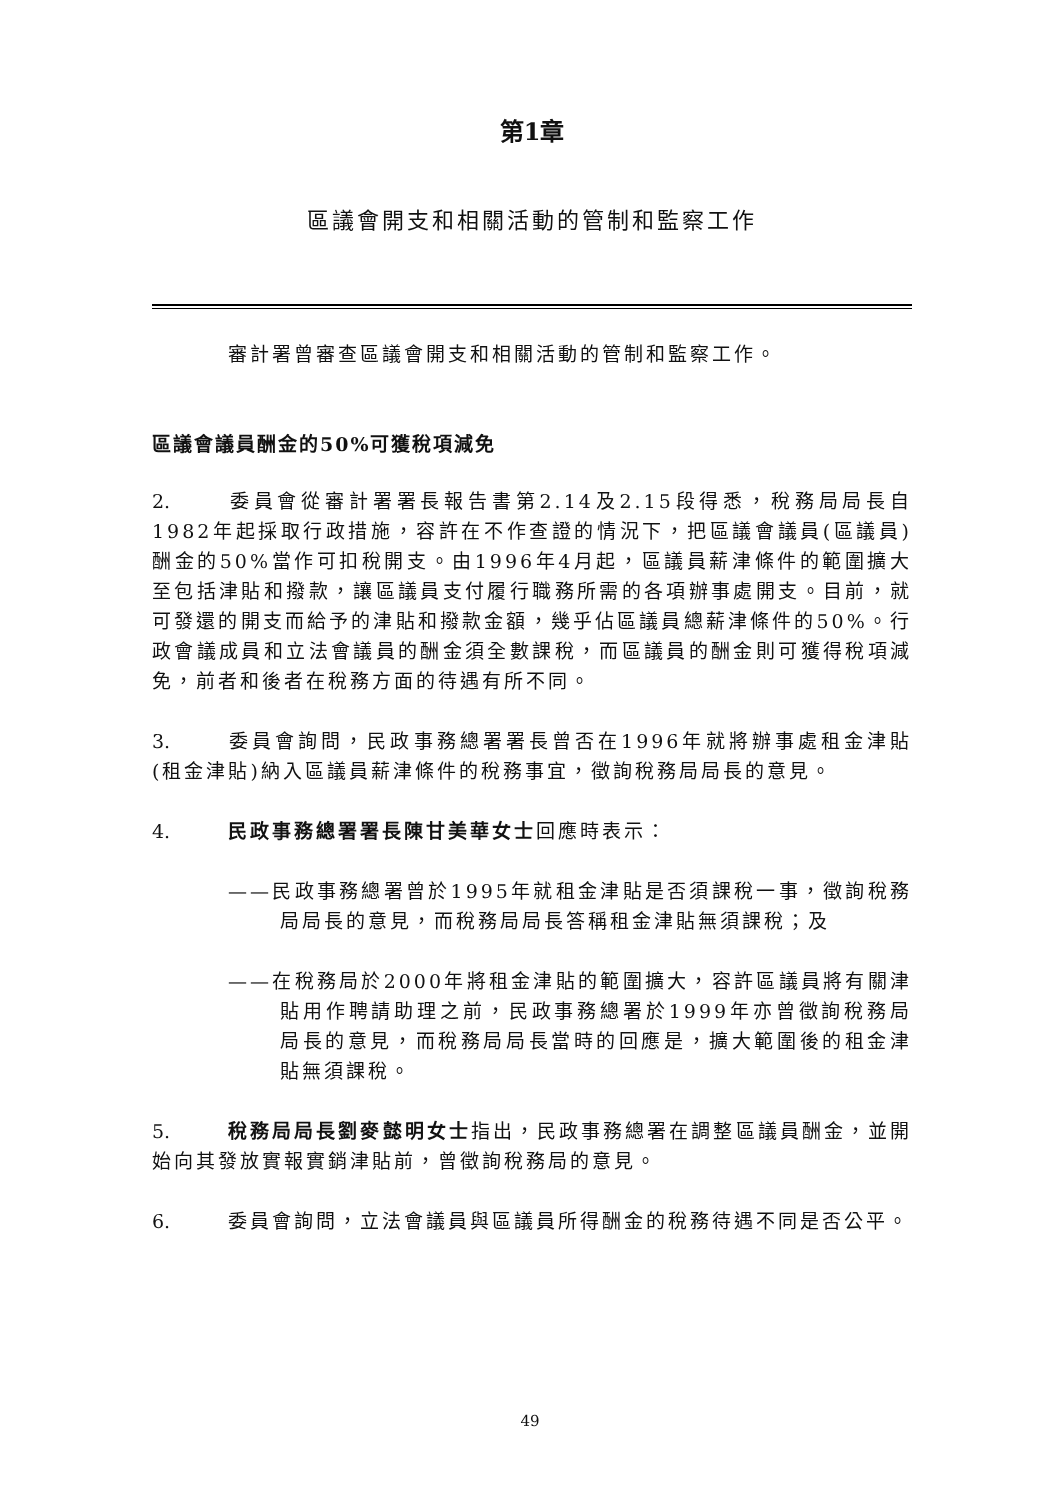第1章
區議會開支和相關活動的管制和監察工作
審計署曾審查區議會開支和相關活動的管制和監察工作。
區議會議員酬金的50%可獲稅項減免
2. 委員會從審計署署長報告書第2.14及2.15段得悉，稅務局局長自1982年起採取行政措施，容許在不作查證的情況下，把區議會議員(區議員)酬金的50%當作可扣稅開支。由1996年4月起，區議員薪津條件的範圍擴大至包括津貼和撥款，讓區議員支付履行職務所需的各項辦事處開支。目前，就可發還的開支而給予的津貼和撥款金額，幾乎佔區議員總薪津條件的50%。行政會議成員和立法會議員的酬金須全數課稅，而區議員的酬金則可獲得稅項減免，前者和後者在稅務方面的待遇有所不同。
3. 委員會詢問，民政事務總署署長曾否在1996年就將辦事處租金津貼(租金津貼)納入區議員薪津條件的稅務事宜，徵詢稅務局局長的意見。
4. 民政事務總署署長陳甘美華女士回應時表示：
——民政事務總署曾於1995年就租金津貼是否須課稅一事，徵詢稅務局局長的意見，而稅務局局長答稱租金津貼無須課稅；及
——在稅務局於2000年將租金津貼的範圍擴大，容許區議員將有關津貼用作聘請助理之前，民政事務總署於1999年亦曾徵詢稅務局局長的意見，而稅務局局長當時的回應是，擴大範圍後的租金津貼無須課稅。
5. 稅務局局長劉麥懿明女士指出，民政事務總署在調整區議員酬金，並開始向其發放實報實銷津貼前，曾徵詢稅務局的意見。
6. 委員會詢問，立法會議員與區議員所得酬金的稅務待遇不同是否公平。
49